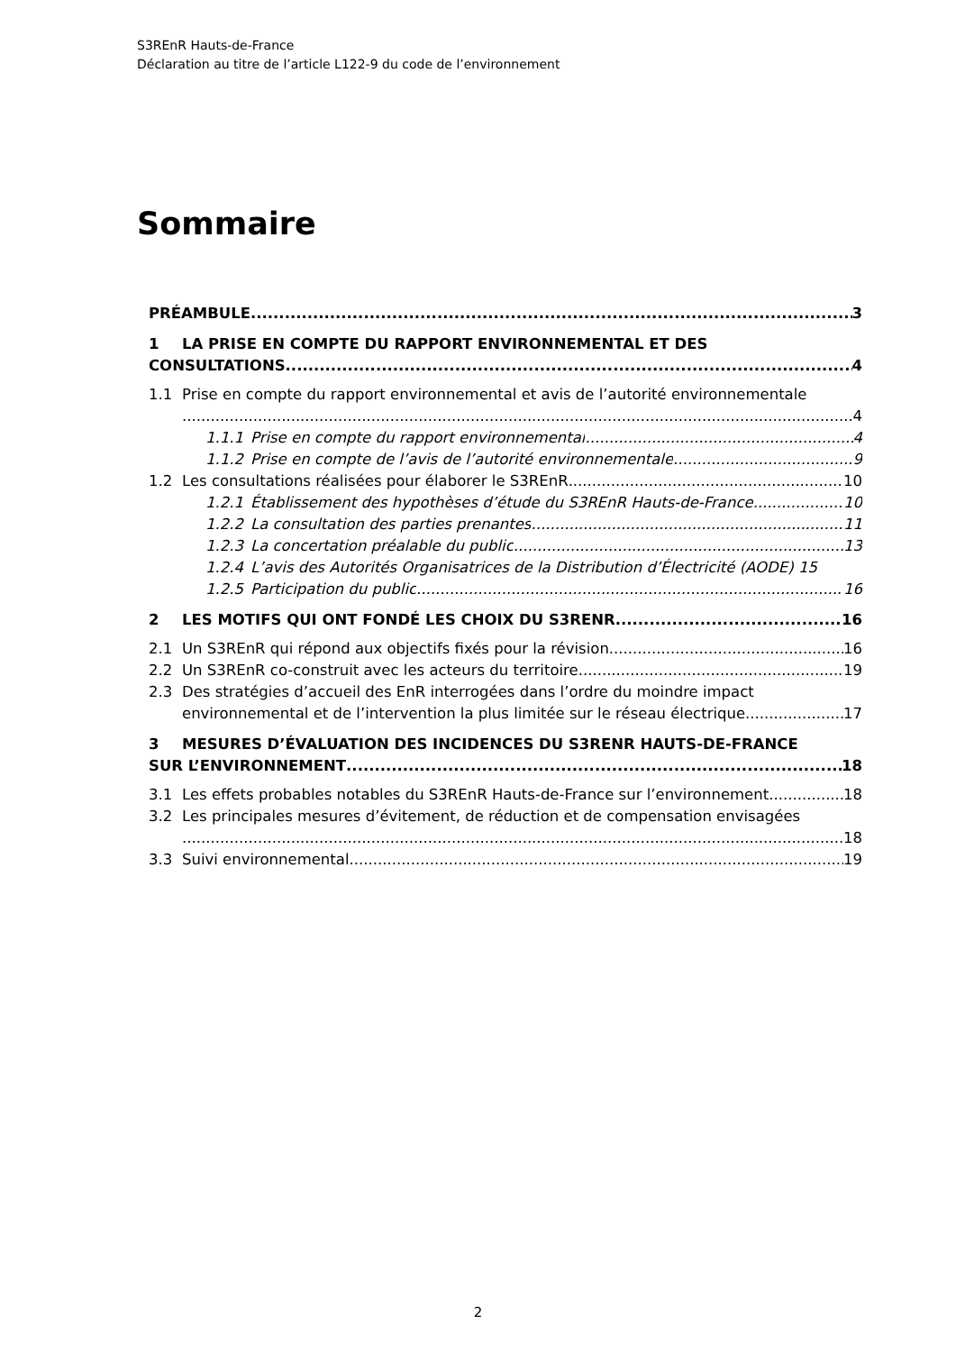S3REnR Hauts-de-France
Déclaration au titre de l’article L122-9 du code de l’environnement
Sommaire
PRÉAMBULE 3
1 LA PRISE EN COMPTE DU RAPPORT ENVIRONNEMENTAL ET DES
CONSULTATIONS 4
1.1 Prise en compte du rapport environnemental et avis de l’autorité environnementale
4
1.1.1 Prise en compte du rapport environnemental 4
1.1.2 Prise en compte de l’avis de l’autorité environnementale 9
1.2 Les consultations réalisées pour élaborer le S3REnR 10
1.2.1 Établissement des hypothèses d’étude du S3REnR Hauts-de-France 10
1.2.2 La consultation des parties prenantes 11
1.2.3 La concertation préalable du public 13
1.2.4 L’avis des Autorités Organisatrices de la Distribution d’Électricité (AODE) 15
1.2.5 Participation du public 16
2 LES MOTIFS QUI ONT FONDÉ LES CHOIX DU S3RENR 16
2.1 Un S3REnR qui répond aux objectifs fixés pour la révision 16
2.2 Un S3REnR co-construit avec les acteurs du territoire 19
2.3 Des stratégies d’accueil des EnR interrogées dans l’ordre du moindre impact
environnemental et de l’intervention la plus limitée sur le réseau électrique 17
3 MESURES D’ÉVALUATION DES INCIDENCES DU S3RENR HAUTS-DE-FRANCE
SUR L’ENVIRONNEMENT 18
3.1 Les effets probables notables du S3REnR Hauts-de-France sur l’environnement 18
3.2 Les principales mesures d’évitement, de réduction et de compensation envisagées
18
3.3 Suivi environnemental 19
2